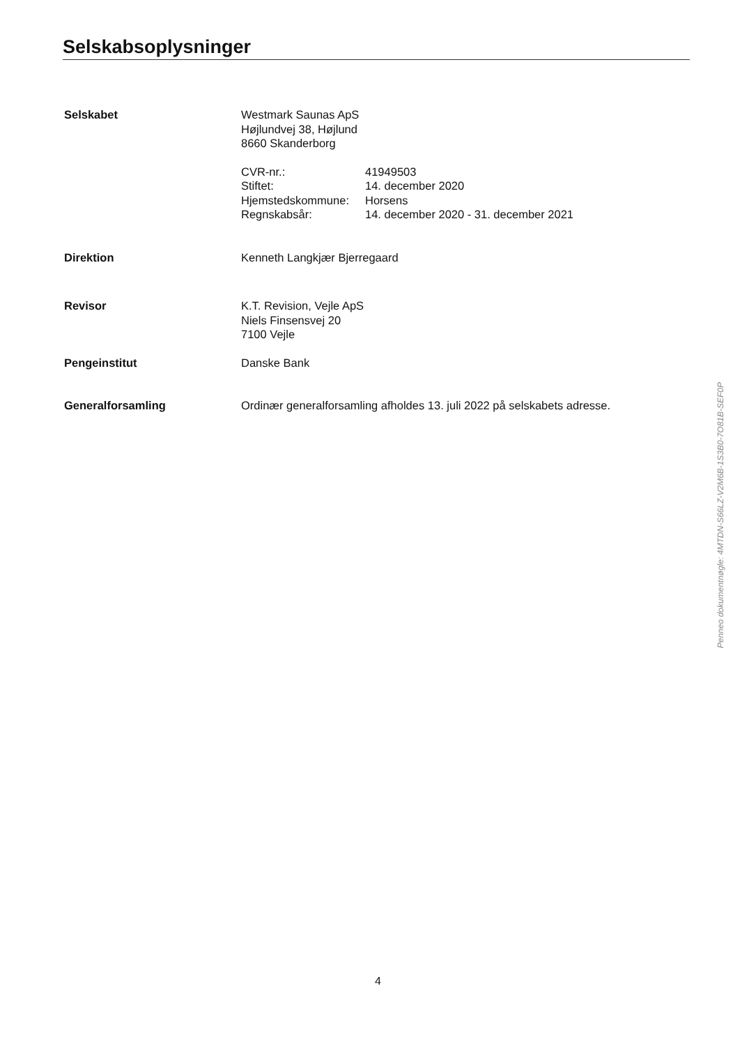Selskabsoplysninger
Selskabet Westmark Saunas ApS
Højlundvej 38, Højlund
8660 Skanderborg
| CVR-nr.: | 41949503 |
| Stiftet: | 14. december 2020 |
| Hjemstedskommune: | Horsens |
| Regnskabsår: | 14. december 2020 - 31. december 2021 |
Direktion Kenneth Langkjær Bjerregaard
Revisor K.T. Revision, Vejle ApS
Niels Finsensvej 20
7100 Vejle
Pengeinstitut Danske Bank
Generalforsamling Ordinær generalforsamling afholdes 13. juli 2022 på selskabets adresse.
4
Penneo dokumentnøgle: 4MTDN-S66LZ-V2M6B-1S3B0-7O81B-SEF0P